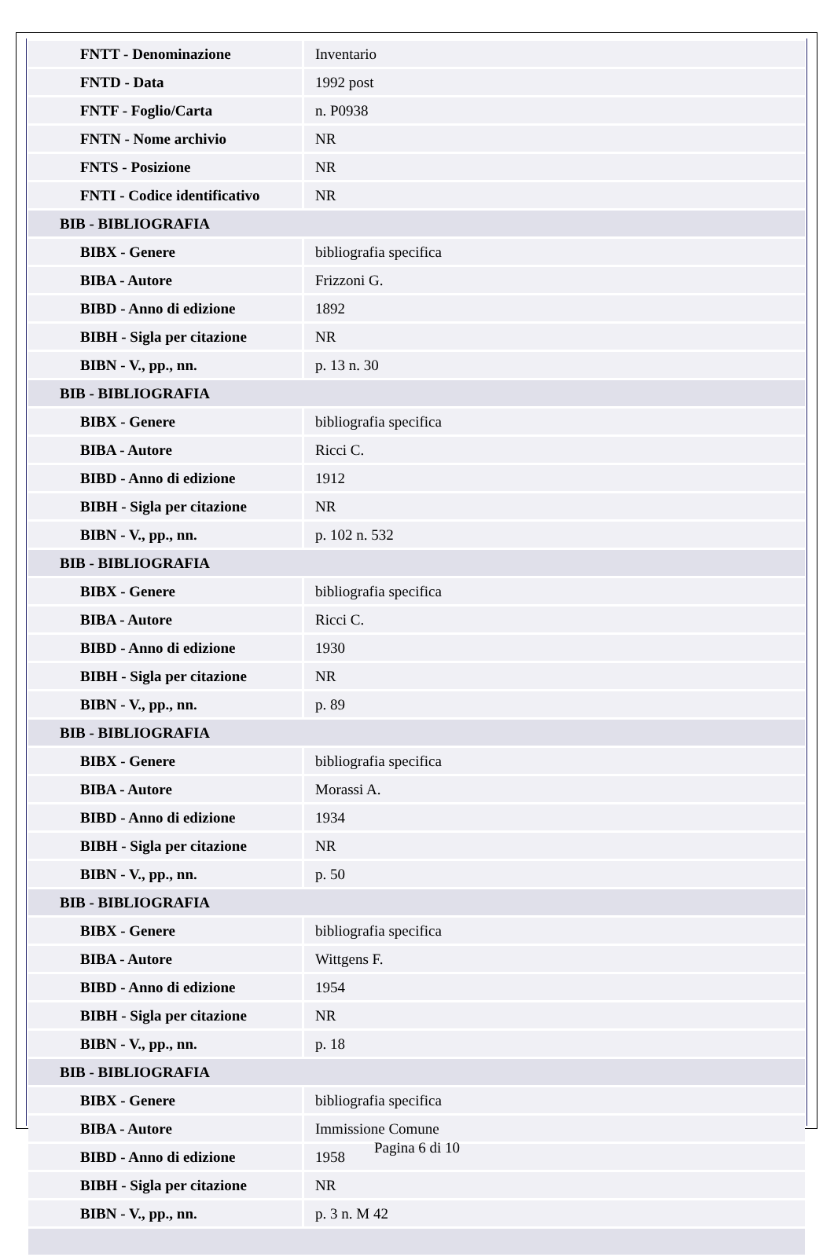| FNTT - Denominazione | Inventario |
| FNTD - Data | 1992 post |
| FNTF - Foglio/Carta | n. P0938 |
| FNTN - Nome archivio | NR |
| FNTS - Posizione | NR |
| FNTI - Codice identificativo | NR |
| BIB - BIBLIOGRAFIA | |
| BIBX - Genere | bibliografia specifica |
| BIBA - Autore | Frizzoni G. |
| BIBD - Anno di edizione | 1892 |
| BIBH - Sigla per citazione | NR |
| BIBN - V., pp., nn. | p. 13 n. 30 |
| BIB - BIBLIOGRAFIA | |
| BIBX - Genere | bibliografia specifica |
| BIBA - Autore | Ricci C. |
| BIBD - Anno di edizione | 1912 |
| BIBH - Sigla per citazione | NR |
| BIBN - V., pp., nn. | p. 102 n. 532 |
| BIB - BIBLIOGRAFIA | |
| BIBX - Genere | bibliografia specifica |
| BIBA - Autore | Ricci C. |
| BIBD - Anno di edizione | 1930 |
| BIBH - Sigla per citazione | NR |
| BIBN - V., pp., nn. | p. 89 |
| BIB - BIBLIOGRAFIA | |
| BIBX - Genere | bibliografia specifica |
| BIBA - Autore | Morassi A. |
| BIBD - Anno di edizione | 1934 |
| BIBH - Sigla per citazione | NR |
| BIBN - V., pp., nn. | p. 50 |
| BIB - BIBLIOGRAFIA | |
| BIBX - Genere | bibliografia specifica |
| BIBA - Autore | Wittgens F. |
| BIBD - Anno di edizione | 1954 |
| BIBH - Sigla per citazione | NR |
| BIBN - V., pp., nn. | p. 18 |
| BIB - BIBLIOGRAFIA | |
| BIBX - Genere | bibliografia specifica |
| BIBA - Autore | Immissione Comune |
| BIBD - Anno di edizione | 1958 |
| BIBH - Sigla per citazione | NR |
| BIBN - V., pp., nn. | p. 3 n. M 42 |
Pagina 6 di 10